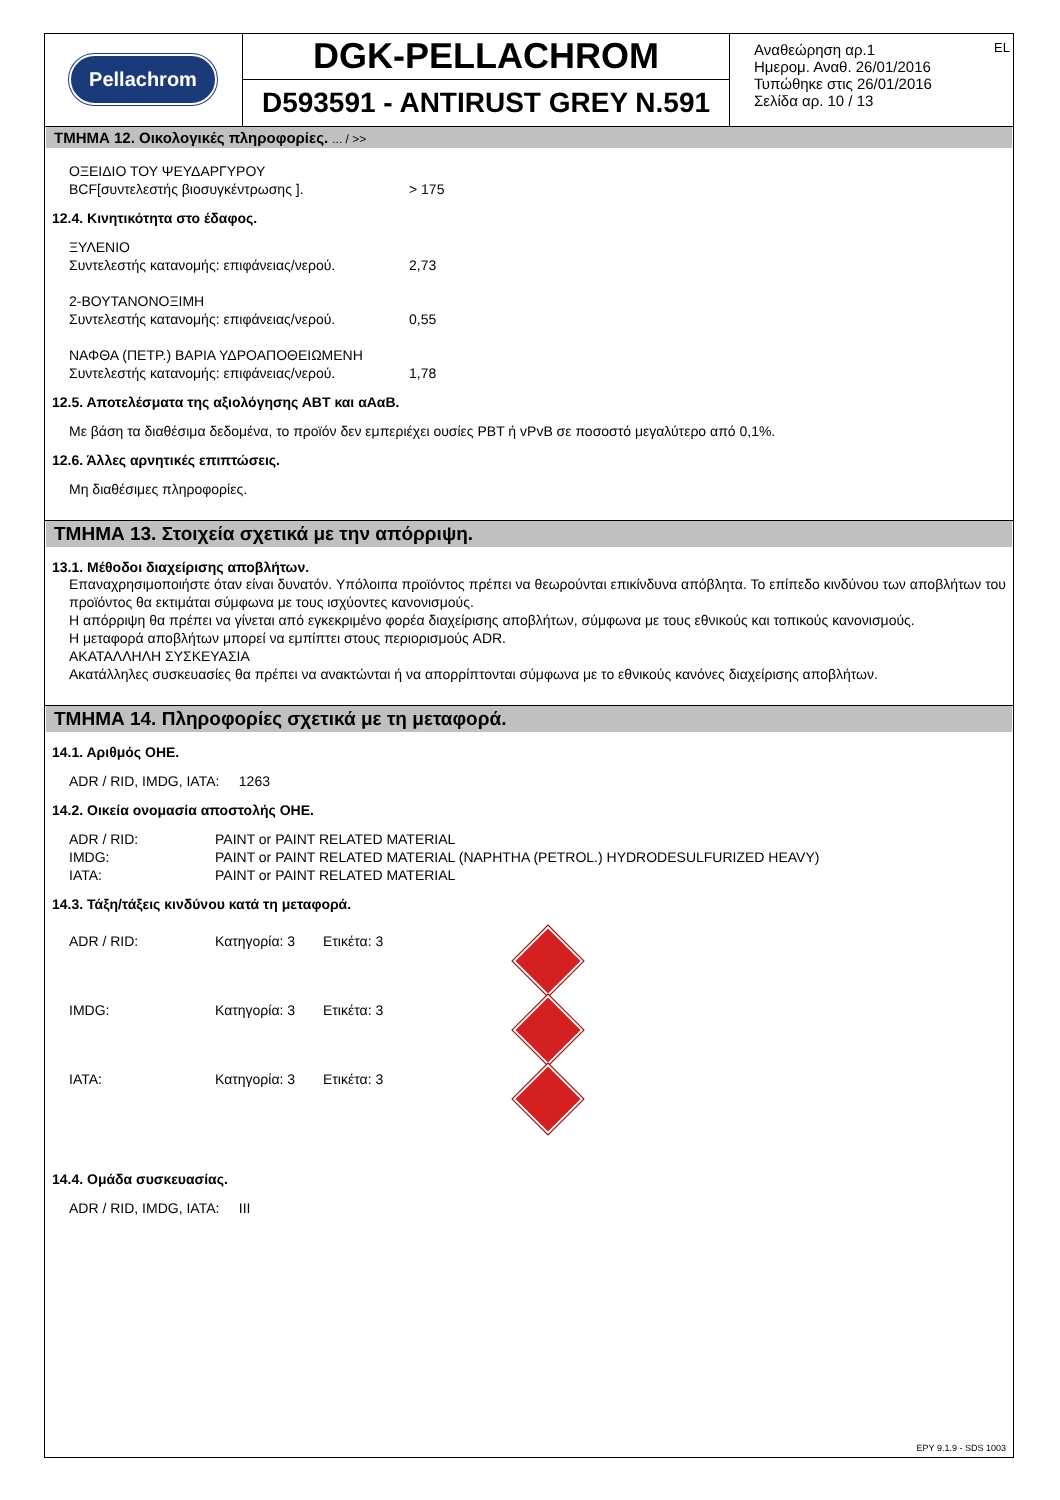Pellachrom
DGK-PELLACHROM
D593591 - ANTIRUST GREY N.591
Αναθεώρηση αρ.1
Ημερομ. Αναθ. 26/01/2016
Τυπώθηκε στις 26/01/2016
Σελίδα αρ. 10 / 13
EL
ΤΜΗΜΑ 12. Οικολογικές πληροφορίες. ... / >>
ΟΞΕΙΔΙΟ ΤΟΥ ΨΕΥΔΑΡΓΥΡΟΥ
BCF[συντελεστής βιοσυγκέντρωσης ]. > 175
12.4. Κινητικότητα στο έδαφος.
ΞΥΛΕΝΙΟ
Συντελεστής κατανομής: επιφάνειας/νερού. 2,73
2-ΒΟΥΤΑΝΟΝΟΞΙΜΗ
Συντελεστής κατανομής: επιφάνειας/νερού. 0,55
ΝΑΦΘΑ (ΠΕΤΡ.) ΒΑΡΙΑ ΥΔΡΟΑΠΟΘΕΙΩΜΕΝΗ
Συντελεστής κατανομής: επιφάνειας/νερού. 1,78
12.5. Αποτελέσματα της αξιολόγησης ΑΒΤ και αΑαΒ.
Με βάση τα διαθέσιμα δεδομένα, το προϊόν δεν εμπεριέχει ουσίες PBT ή vPvB σε ποσοστό μεγαλύτερο από 0,1%.
12.6. Άλλες αρνητικές επιπτώσεις.
Μη διαθέσιμες πληροφορίες.
ΤΜΗΜΑ 13. Στοιχεία σχετικά με την απόρριψη.
13.1. Μέθοδοι διαχείρισης αποβλήτων.
Επαναχρησιμοποιήστε όταν είναι δυνατόν. Υπόλοιπα προϊόντος πρέπει να θεωρούνται επικίνδυνα απόβλητα. Το επίπεδο κινδύνου των αποβλήτων του προϊόντος θα εκτιμάται σύμφωνα με τους ισχύοντες κανονισμούς.
Η απόρριψη θα πρέπει να γίνεται από εγκεκριμένο φορέα διαχείρισης αποβλήτων, σύμφωνα με τους εθνικούς και τοπικούς κανονισμούς.
Η μεταφορά αποβλήτων μπορεί να εμπίπτει στους περιορισμούς ADR.
ΑΚΑΤΑΛΛΗΛΗ ΣΥΣΚΕΥΑΣΙΑ
Ακατάλληλες συσκευασίες θα πρέπει να ανακτώνται ή να απορρίπτονται σύμφωνα με το εθνικούς κανόνες διαχείρισης αποβλήτων.
ΤΜΗΜΑ 14. Πληροφορίες σχετικά με τη μεταφορά.
14.1. Αριθμός ΟΗΕ.
ADR / RID, IMDG, IATA: 1263
14.2. Οικεία ονομασία αποστολής ΟΗΕ.
| ADR / RID: | PAINT or PAINT RELATED MATERIAL |
| IMDG: | PAINT or PAINT RELATED MATERIAL (NAPHTHA (PETROL.) HYDRODESULFURIZED HEAVY) |
| IATA: | PAINT or PAINT RELATED MATERIAL |
14.3. Τάξη/τάξεις κινδύνου κατά τη μεταφορά.
| ADR / RID: | Κατηγορία: 3 | Ετικέτα: 3 | |
| IMDG: | Κατηγορία: 3 | Ετικέτα: 3 | |
| IATA: | Κατηγορία: 3 | Ετικέτα: 3 | |
14.4. Ομάδα συσκευασίας.
ADR / RID, IMDG, IATA: III
EPY 9.1.9 - SDS 1003